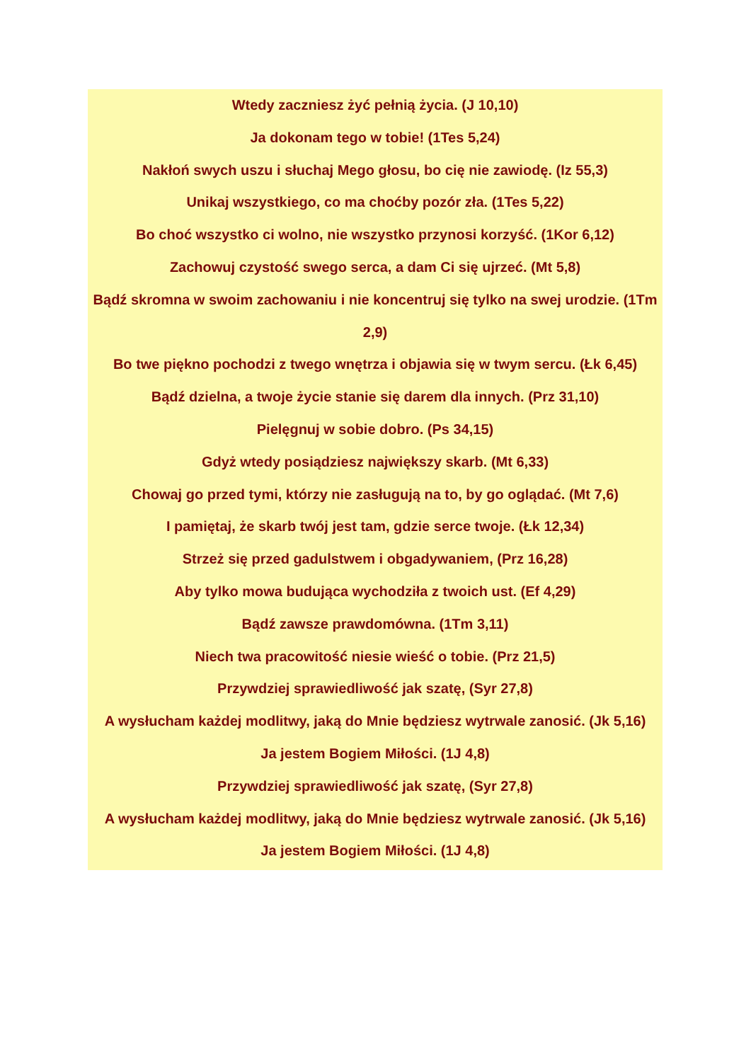Wtedy zaczniesz żyć pełnią życia. (J 10,10)
Ja dokonam tego w tobie! (1Tes 5,24)
Nakłoń swych uszu i słuchaj Mego głosu, bo cię nie zawiodę. (Iz 55,3)
Unikaj wszystkiego, co ma choćby pozór zła. (1Tes 5,22)
Bo choć wszystko ci wolno, nie wszystko przynosi korzyść. (1Kor 6,12)
Zachowuj czystość swego serca, a dam Ci się ujrzeć. (Mt 5,8)
Bądź skromna w swoim zachowaniu i nie koncentruj się tylko na swej urodzie. (1Tm 2,9)
Bo twe piękno pochodzi z twego wnętrza i objawia się w twym sercu. (Łk 6,45)
Bądź dzielna, a twoje życie stanie się darem dla innych. (Prz 31,10)
Pielęgnuj w sobie dobro. (Ps 34,15)
Gdyż wtedy posiądziesz największy skarb. (Mt 6,33)
Chowaj go przed tymi, którzy nie zasługują na to, by go oglądać. (Mt 7,6)
I pamiętaj, że skarb twój jest tam, gdzie serce twoje. (Łk 12,34)
Strzeż się przed gadulstwem i obgadywaniem, (Prz 16,28)
Aby tylko mowa budująca wychodziła z twoich ust. (Ef 4,29)
Bądź zawsze prawdomówna. (1Tm 3,11)
Niech twa pracowitość niesie wieść o tobie. (Prz 21,5)
Przywdziej sprawiedliwość jak szatę, (Syr 27,8)
A wysłucham każdej modlitwy, jaką do Mnie będziesz wytrwale zanosić. (Jk 5,16)
Ja jestem Bogiem Miłości. (1J 4,8)
Przywdziej sprawiedliwość jak szatę, (Syr 27,8)
A wysłucham każdej modlitwy, jaką do Mnie będziesz wytrwale zanosić. (Jk 5,16)
Ja jestem Bogiem Miłości. (1J 4,8)